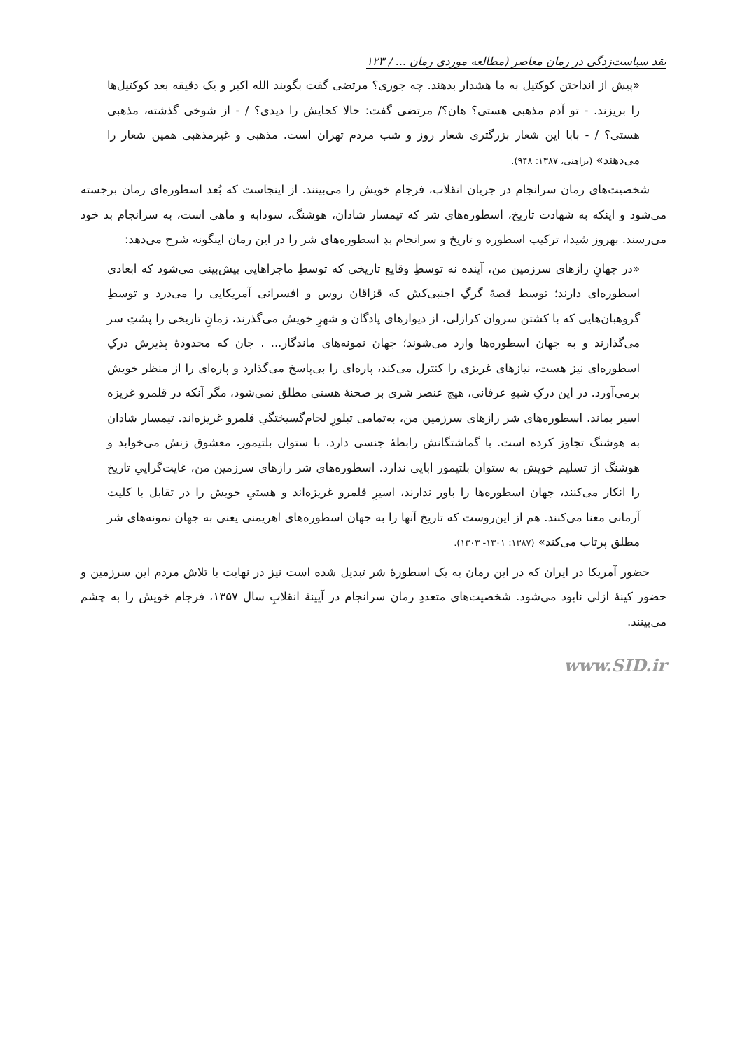نقد سیاست‌زدگی در رمان معاصر (مطالعه موردی رمان ... / ۱۲۳
«پیش از انداختن کوکتیل به ما هشدار بدهند. چه جوری؟ مرتضی گفت بگویند الله اکبر و یک دقیقه بعد کوکتیل‌ها را بریزند. - تو آدم مذهبی هستی؟ هان؟/ مرتضی گفت: حالا کجایش را دیدی؟ / - از شوخی گذشته، مذهبی هستی؟ / - بابا این شعار بزرگتری شعار روز و شب مردم تهران است. مذهبی و غیرمذهبی همین شعار را می‌دهند» (براهنی، ۱۳۸۷: ۹۴۸).
شخصیت‌های رمان سرانجام در جریان انقلاب، فرجام خویش را می‌بینند. از اینجاست که بُعد اسطوره‌ای رمان برجسته می‌شود و اینکه به شهادت تاریخ، اسطوره‌های شر که تیمسار شادان، هوشنگ، سودابه و ماهی است، به سرانجام بد خود می‌رسند. بهروز شیدا، ترکیب اسطوره و تاریخ و سرانجام بدِ اسطوره‌های شر را در این رمان اینگونه شرح می‌دهد:
«در جهانِ رازهای سرزمین من، آینده نه توسطِ وقایع تاریخی که توسطِ ماجراهایی پیش‌بینی می‌شود که ابعادی اسطوره‌ای دارند؛ توسط قصهٔ گرگِ اجنبی‌کش که قزاقان روس و افسرانی آمریکایی را می‌درد و توسطِ گروهبان‌هایی که با کشتن سروان کرازلی، از دیوارهای پادگان و شهرِ خویش می‌گذرند، زمانِ تاریخی را پشتِ سر می‌گذارند و به جهان اسطوره‌ها وارد می‌شوند؛ جهان نمونه‌های ماندگار... . جان که محدودهٔ پذیرش درکِ اسطوره‌ای نیز هست، نیازهای غریزی را کنترل می‌کند، پاره‌ای را بی‌پاسخ می‌گذارد و پاره‌ای را از منظر خویش برمی‌آورد. در این درکِ شبهِ عرفانی، هیچ عنصر شری بر صحنهٔ هستی مطلق نمی‌شود، مگر آنکه در قلمرو غریزه اسیر بماند. اسطوره‌های شر رازهای سرزمین من، به‌تمامی تبلورِ لجام‌گسیختگیِ قلمرو غریزه‌اند. تیمسار شادان به هوشنگ تجاوز کرده است. با گماشتگانش رابطهٔ جنسی دارد، با ستوان بلتیمور، معشوق زنش می‌خوابد و هوشنگ از تسلیم خویش به ستوان بلتیمور ابایی ندارد. اسطوره‌های شر رازهای سرزمین من، غایت‌گراییِ تاریخ را انکار می‌کنند، جهان اسطوره‌ها را باور ندارند، اسیرِ قلمرو غریزه‌اند و هستیِ خویش را در تقابل با کلیت آرمانی معنا می‌کنند. هم از این‌روست که تاریخ آنها را به جهان اسطوره‌های اهریمنی یعنی به جهان نمونه‌های شر مطلق پرتاب می‌کند» (۱۳۸۷: ۱۳۰۱- ۱۳۰۳).
حضور آمریکا در ایران که در این رمان به یک اسطورهٔ شر تبدیل شده است نیز در نهایت با تلاش مردم این سرزمین و حضور کینهٔ ازلی نابود می‌شود. شخصیت‌های متعددِ رمان سرانجام در آیینهٔ انقلابِ سال ۱۳۵۷، فرجام خویش را به چشم می‌بینند.
www.SID.ir